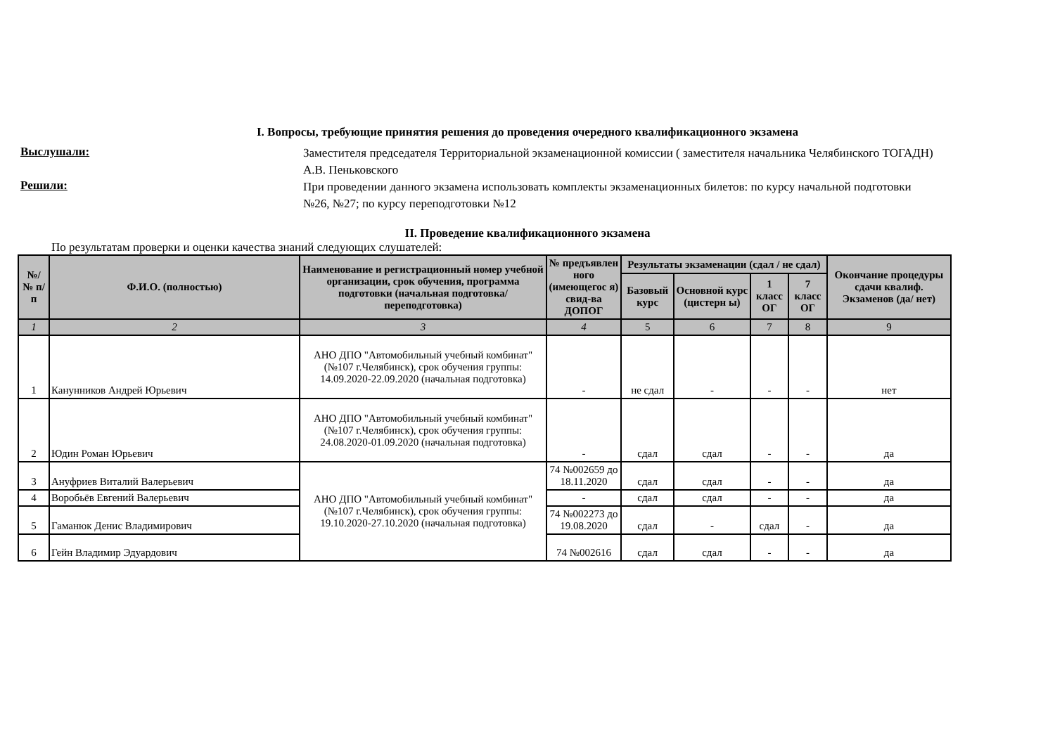I. Вопросы, требующие принятия решения до проведения очередного квалификационного экзамена
Выслушали:
Заместителя председателя Территориальной экзаменационной комиссии ( заместителя начальника Челябинского ТОГАДН) А.В. Пеньковского
Решили:
При проведении данного экзамена использовать комплекты экзаменационных билетов: по курсу начальной подготовки №26, №27; по курсу переподготовки №12
II. Проведение квалификационного экзамена
По результатам проверки и оценки качества знаний следующих слушателей:
| №/ № п/п | Ф.И.О. (полностью) | Наименование и регистрационный номер учебной организации, срок обучения, программа подготовки (начальная подготовка/ переподготовка) | № предъявлен ного (имеющегос я) свид-ва ДОПОГ | Результаты экзаменации (сдал / не сдал) | | | | Окончание процедуры сдачи квалиф. Экзаменов (да/ нет) |
| --- | --- | --- | --- | --- | --- | --- | --- | --- |
| | | | | Базовый курс | Основной курс (цистерн ы) | 1 класс ОГ | 7 класс ОГ | |
| 1 | 2 | 3 | 4 | 5 | 6 | 7 | 8 | 9 |
| 1 | Канунников Андрей Юрьевич | АНО ДПО "Автомобильный учебный комбинат" (№107 г.Челябинск), срок обучения группы: 14.09.2020-22.09.2020 (начальная подготовка) | - | не сдал | - | - | - | нет |
| 2 | Юдин Роман Юрьевич | АНО ДПО "Автомобильный учебный комбинат" (№107 г.Челябинск), срок обучения группы: 24.08.2020-01.09.2020 (начальная подготовка) | - | сдал | сдал | - | - | да |
| 3 | Ануфриев Виталий Валерьевич | АНО ДПО "Автомобильный учебный комбинат" (№107 г.Челябинск), срок обучения группы: 19.10.2020-27.10.2020 (начальная подготовка) | 74 №002659 до 18.11.2020 | сдал | сдал | - | - | да |
| 4 | Воробьёв Евгений Валерьевич | | - | сдал | сдал | - | - | да |
| 5 | Гаманюк Денис Владимирович | | 74 №002273 до 19.08.2020 | сдал | - | сдал | - | да |
| 6 | Гейн Владимир Эдуардович | | 74 №002616 | сдал | сдал | - | - | да |